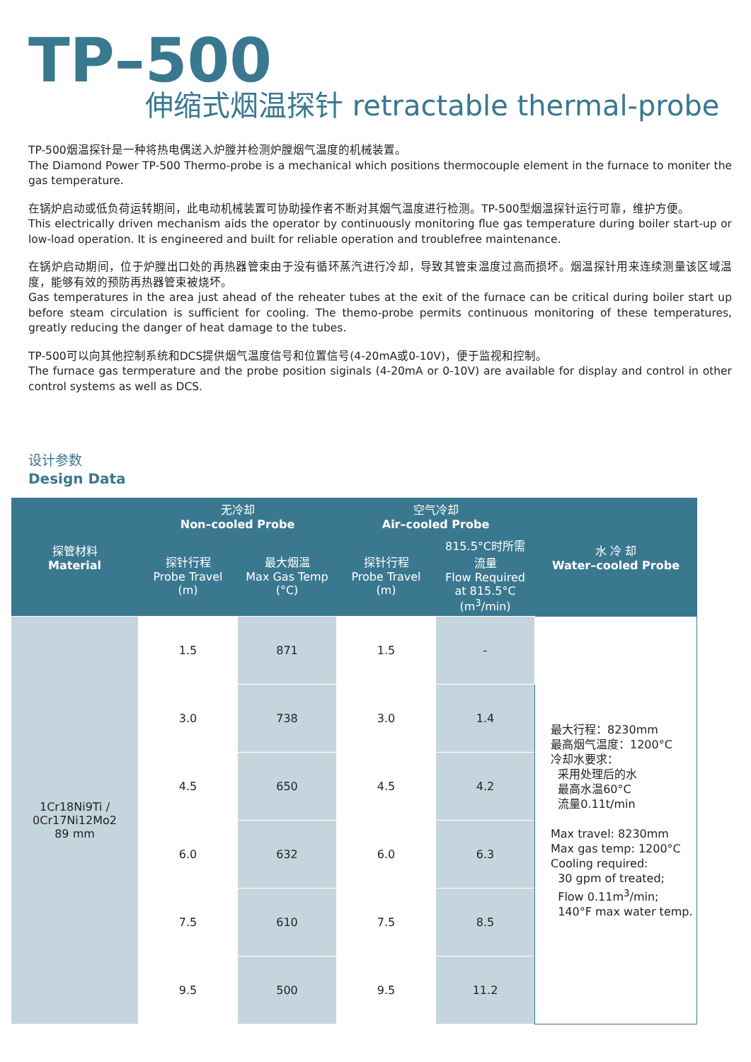TP–500
伸缩式烟温探针 retractable thermal-probe
TP-500烟温探针是一种将热电偶送入炉膛并检测炉膛烟气温度的机械装置。
The Diamond Power TP-500 Thermo-probe is a mechanical which positions thermocouple element in the furnace to moniter the gas temperature.
在锅炉启动或低负荷运转期间，此电动机械装置可协助操作者不断对其烟气温度进行检测。TP-500型烟温探针运行可靠，维护方便。
This electrically driven mechanism aids the operator by continuously monitoring flue gas temperature during boiler start-up or low-load operation. It is engineered and built for reliable operation and troublefree maintenance.
在锅炉启动期间，位于炉膛出口处的再热器管束由于没有循环蒸汽进行冷却，导致其管束温度过高而损坏。烟温探针用来连续测量该区域温度，能够有效的预防再热器管束被烧坏。
Gas temperatures in the area just ahead of the reheater tubes at the exit of the furnace can be critical during boiler start up before steam circulation is sufficient for cooling. The themo-probe permits continuous monitoring of these temperatures, greatly reducing the danger of heat damage to the tubes.
TP-500可以向其他控制系统和DCS提供烟气温度信号和位置信号(4-20mA或0-10V)，便于监视和控制。
The furnace gas termperature and the probe position siginals (4-20mA or 0-10V) are available for display and control in other control systems as well as DCS.
设计参数
Design Data
| 探管材料 Material | 无冷却 Non–cooled Probe | | 空气冷却 Air–cooled Probe | | 水 冷 却 Water–cooled Probe |
| --- | --- | --- | --- | --- | --- |
| | 探针行程 Probe Travel (m) | 最大烟温 Max Gas Temp (°C) | 探针行程 Probe Travel (m) | 815.5°C时所需 流量 Flow Required at 815.5°C (m<sup>3</sup>/min) | |
| 1Cr18Ni9Ti / 0Cr17Ni12Mo2 89 mm | 1.5 | 871 | 1.5 | - | 最大行程：8230mm 最高烟气温度：1200°C 冷却水要求： 采用处理后的水 最高水温60°C 流量0.11t/min Max travel: 8230mm Max gas temp: 1200°C Cooling required: 30 gpm of treated; Flow 0.11m<sup>3</sup>/min; 140°F max water temp. |
| | 3.0 | 738 | 3.0 | 1.4 | |
| | 4.5 | 650 | 4.5 | 4.2 | |
| | 6.0 | 632 | 6.0 | 6.3 | |
| | 7.5 | 610 | 7.5 | 8.5 | |
| | 9.5 | 500 | 9.5 | 11.2 | |